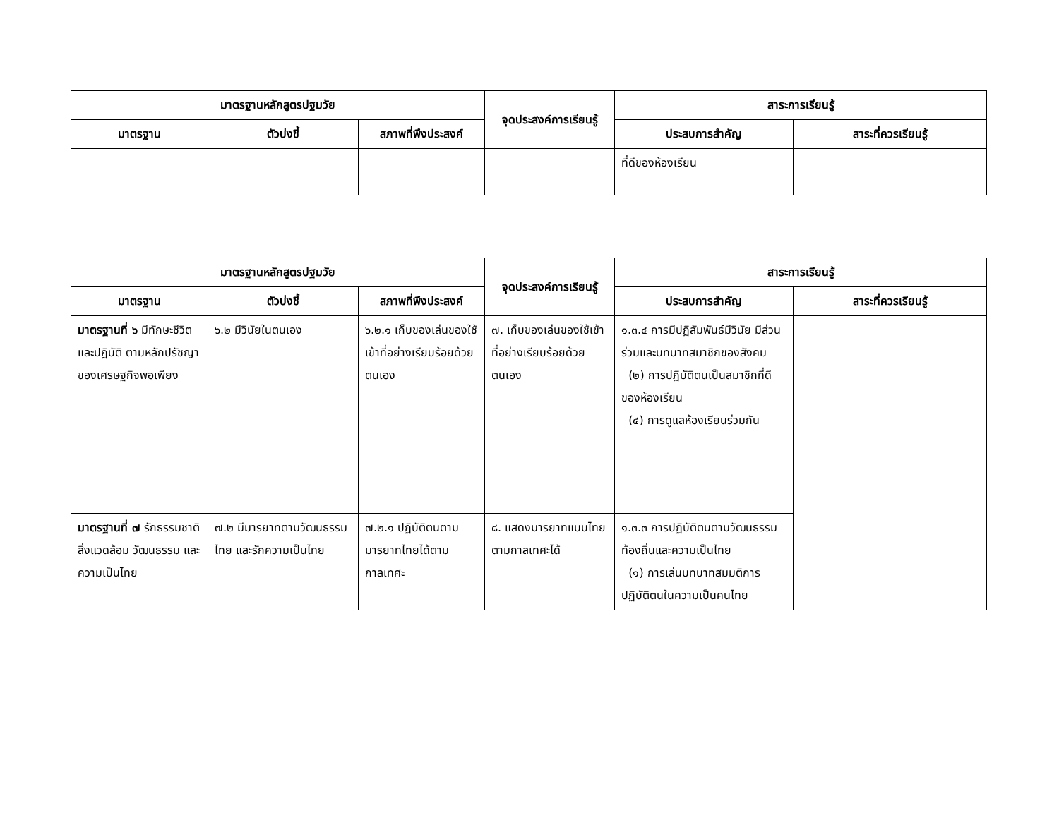| มาตรฐานหลักสูตรปฐมวัย | | | จุดประสงค์การเรียนรู้ | สาระการเรียนรู้ | |
| --- | --- | --- | --- | --- | --- |
| มาตรฐาน | ตัวบ่งชี้ | สภาพที่พึงประสงค์ | | ประสบการสำคัญ | สาระที่ควรเรียนรู้ |
| | | | | ที่ดีของห้องเรียน | |
| มาตรฐานหลักสูตรปฐมวัย | | | จุดประสงค์การเรียนรู้ | สาระการเรียนรู้ | |
| --- | --- | --- | --- | --- | --- |
| มาตรฐาน | ตัวบ่งชี้ | สภาพที่พึงประสงค์ | | ประสบการสำคัญ | สาระที่ควรเรียนรู้ |
| มาตรฐานที่ ๖ มีทักษะชีวิตและปฏิบัติ ตามหลักปรัชญาของเศรษฐกิจพอเพียง | ๖.๒ มีวินัยในตนเอง | ๖.๒.๑ เก็บของเล่นของใช้เข้าที่อย่างเรียบร้อยด้วยตนเอง | ๗. เก็บของเล่นของใช้เข้าที่อย่างเรียบร้อยด้วยตนเอง | ๑.๓.๔ การมีปฏิสัมพันธ์มีวินัย มีส่วนร่วมและบทบาทสมาชิกของสังคม (๒) การปฏิบัติตนเป็นสมาชิกที่ดีของห้องเรียน (๔) การดูแลห้องเรียนร่วมกัน | |
| มาตรฐานที่ ๗ รักธรรมชาติ สิ่งแวดล้อม วัฒนธรรม และความเป็นไทย | ๗.๒ มีมารยาทตามวัฒนธรรมไทย และรักความเป็นไทย | ๗.๒.๑ ปฏิบัติตนตามมารยาทไทยได้ตามกาลเทศะ | ๘. แสดงมารยาทแบบไทยตามกาลเทศะได้ | ๑.๓.๓ การปฏิบัติตนตามวัฒนธรรมท้องถิ่นและความเป็นไทย (๑) การเล่นบทบาทสมมติการปฏิบัติตนในความเป็นคนไทย | |